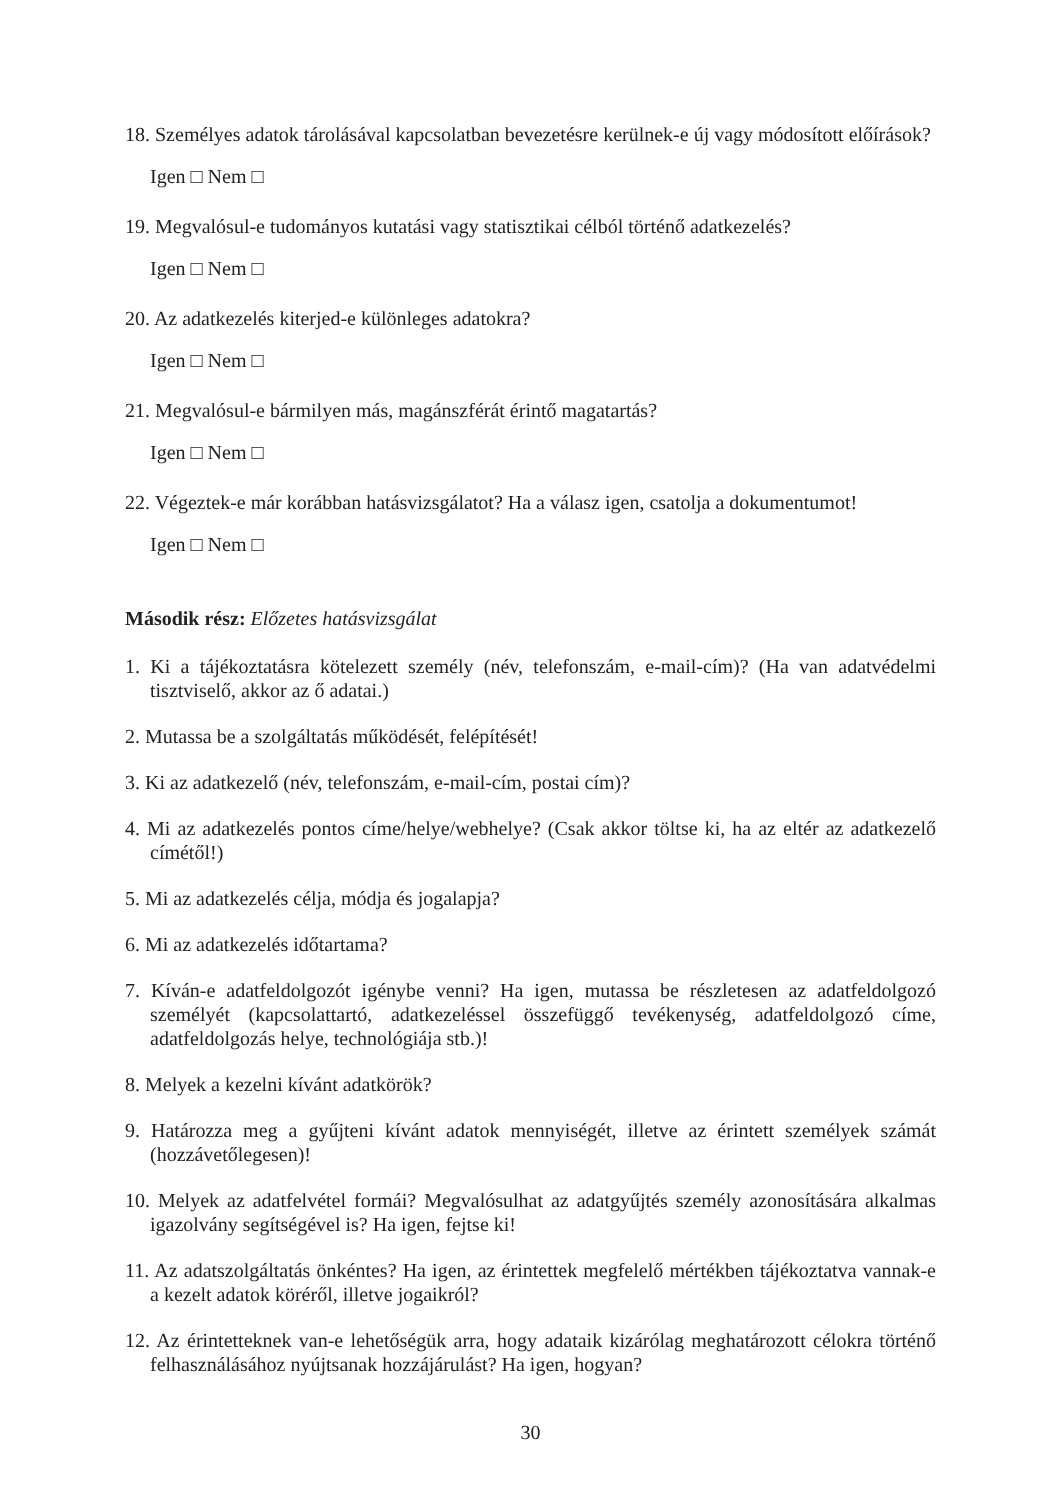18. Személyes adatok tárolásával kapcsolatban bevezetésre kerülnek-e új vagy módosított előírások?
Igen □ Nem □
19. Megvalósul-e tudományos kutatási vagy statisztikai célból történő adatkezelés?
Igen □ Nem □
20. Az adatkezelés kiterjed-e különleges adatokra?
Igen □ Nem □
21. Megvalósul-e bármilyen más, magánszférát érintő magatartás?
Igen □ Nem □
22. Végeztek-e már korábban hatásvizsgálatot? Ha a válasz igen, csatolja a dokumentumot!
Igen □ Nem □
Második rész: Előzetes hatásvizsgálat
1. Ki a tájékoztatásra kötelezett személy (név, telefonszám, e-mail-cím)? (Ha van adatvédelmi tisztviselő, akkor az ő adatai.)
2. Mutassa be a szolgáltatás működését, felépítését!
3. Ki az adatkezelő (név, telefonszám, e-mail-cím, postai cím)?
4. Mi az adatkezelés pontos címe/helye/webhelye? (Csak akkor töltse ki, ha az eltér az adatkezelő címétől!)
5. Mi az adatkezelés célja, módja és jogalapja?
6. Mi az adatkezelés időtartama?
7. Kíván-e adatfeldolgozót igénybe venni? Ha igen, mutassa be részletesen az adatfeldolgozó személyét (kapcsolattartó, adatkezeléssel összefüggő tevékenység, adatfeldolgozó címe, adatfeldolgozás helye, technológiája stb.)!
8. Melyek a kezelni kívánt adatkörök?
9. Határozza meg a gyűjteni kívánt adatok mennyiségét, illetve az érintett személyek számát (hozzávetőlegesen)!
10. Melyek az adatfelvétel formái? Megvalósulhat az adatgyűjtés személy azonosítására alkalmas igazolvány segítségével is? Ha igen, fejtse ki!
11. Az adatszolgáltatás önkéntes? Ha igen, az érintettek megfelelő mértékben tájékoztatva vannak-e a kezelt adatok köréről, illetve jogaikról?
12. Az érintetteknek van-e lehetőségük arra, hogy adataik kizárólag meghatározott célokra történő felhasználásához nyújtsanak hozzájárulást? Ha igen, hogyan?
30